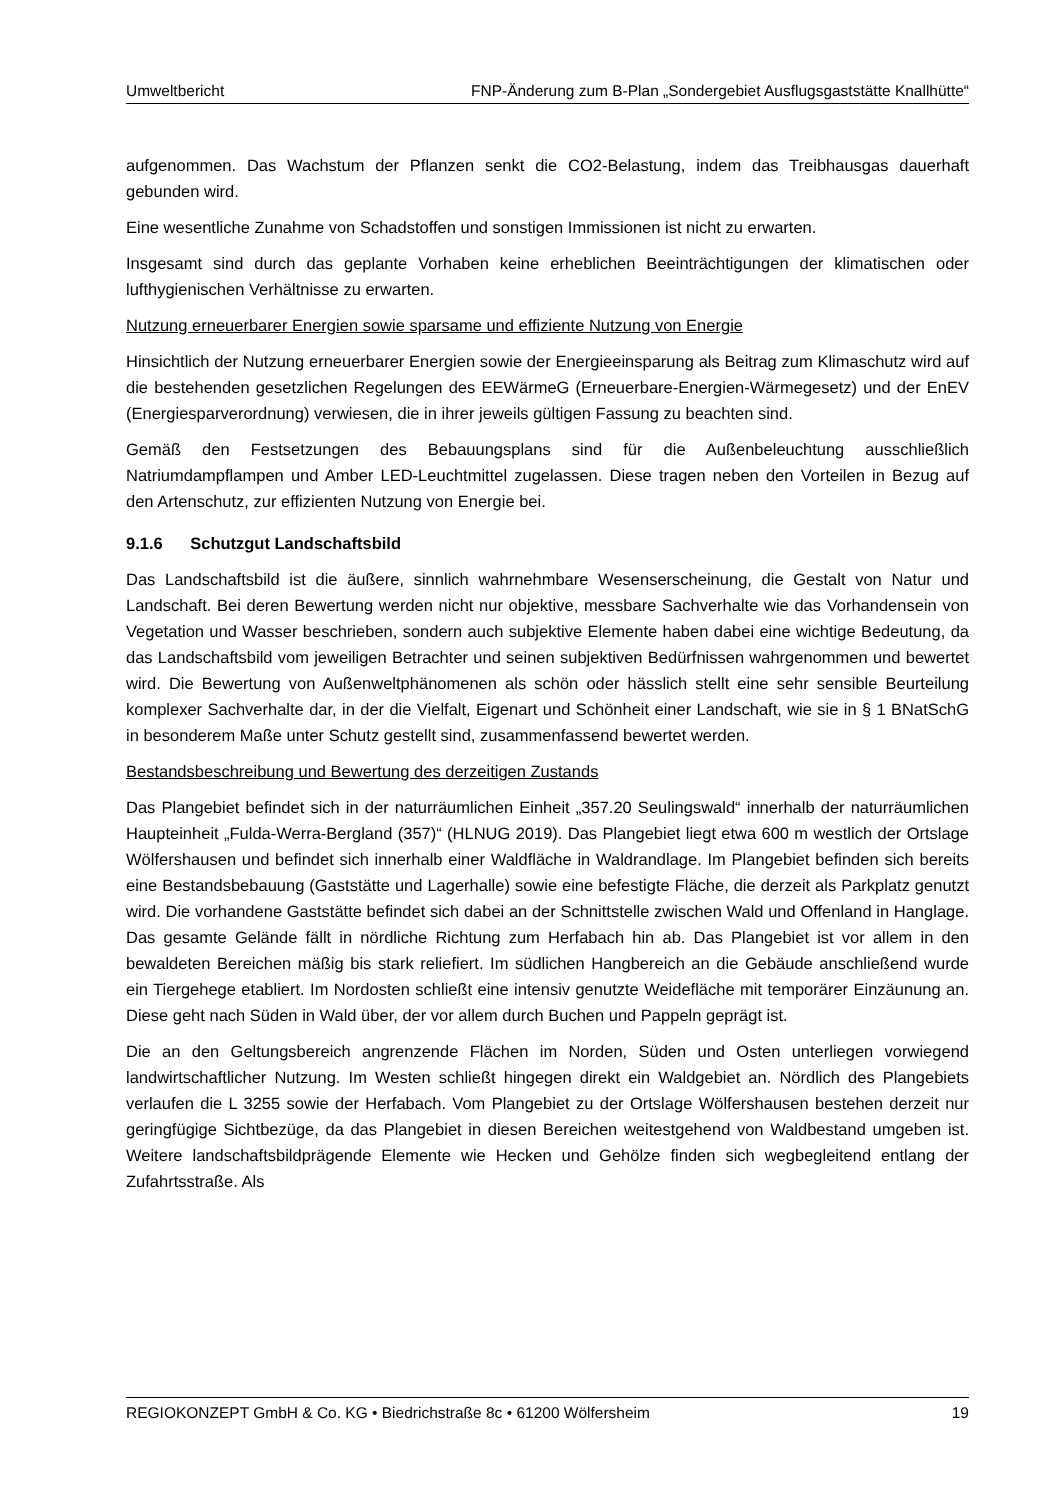Umweltbericht FNP-Änderung zum B-Plan „Sondergebiet Ausflugsgaststätte Knallhütte“
aufgenommen. Das Wachstum der Pflanzen senkt die CO2-Belastung, indem das Treibhausgas dauerhaft gebunden wird.
Eine wesentliche Zunahme von Schadstoffen und sonstigen Immissionen ist nicht zu erwarten.
Insgesamt sind durch das geplante Vorhaben keine erheblichen Beeinträchtigungen der klimatischen oder lufthygienischen Verhältnisse zu erwarten.
Nutzung erneuerbarer Energien sowie sparsame und effiziente Nutzung von Energie
Hinsichtlich der Nutzung erneuerbarer Energien sowie der Energieeinsparung als Beitrag zum Klimaschutz wird auf die bestehenden gesetzlichen Regelungen des EEWärmeG (Erneuerbare-Energien-Wärmegesetz) und der EnEV (Energiesparverordnung) verwiesen, die in ihrer jeweils gültigen Fassung zu beachten sind.
Gemäß den Festsetzungen des Bebauungsplans sind für die Außenbeleuchtung ausschließlich Natriumdampflampen und Amber LED-Leuchtmittel zugelassen. Diese tragen neben den Vorteilen in Bezug auf den Artenschutz, zur effizienten Nutzung von Energie bei.
9.1.6 Schutzgut Landschaftsbild
Das Landschaftsbild ist die äußere, sinnlich wahrnehmbare Wesenserscheinung, die Gestalt von Natur und Landschaft. Bei deren Bewertung werden nicht nur objektive, messbare Sachverhalte wie das Vorhandensein von Vegetation und Wasser beschrieben, sondern auch subjektive Elemente haben dabei eine wichtige Bedeutung, da das Landschaftsbild vom jeweiligen Betrachter und seinen subjektiven Bedürfnissen wahrgenommen und bewertet wird. Die Bewertung von Außenweltphänomenen als schön oder hässlich stellt eine sehr sensible Beurteilung komplexer Sachverhalte dar, in der die Vielfalt, Eigenart und Schönheit einer Landschaft, wie sie in § 1 BNatSchG in besonderem Maße unter Schutz gestellt sind, zusammenfassend bewertet werden.
Bestandsbeschreibung und Bewertung des derzeitigen Zustands
Das Plangebiet befindet sich in der naturräumlichen Einheit „357.20 Seulingswald“ innerhalb der naturräumlichen Haupteinheit „Fulda-Werra-Bergland (357)“ (HLNUG 2019). Das Plangebiet liegt etwa 600 m westlich der Ortslage Wölfershausen und befindet sich innerhalb einer Waldfläche in Waldrandlage. Im Plangebiet befinden sich bereits eine Bestandsbebauung (Gaststätte und Lagerhalle) sowie eine befestigte Fläche, die derzeit als Parkplatz genutzt wird. Die vorhandene Gaststätte befindet sich dabei an der Schnittstelle zwischen Wald und Offenland in Hanglage. Das gesamte Gelände fällt in nördliche Richtung zum Herfabach hin ab. Das Plangebiet ist vor allem in den bewaldeten Bereichen mäßig bis stark reliefiert. Im südlichen Hangbereich an die Gebäude anschließend wurde ein Tiergehege etabliert. Im Nordosten schließt eine intensiv genutzte Weidefläche mit temporärer Einzäunung an. Diese geht nach Süden in Wald über, der vor allem durch Buchen und Pappeln geprägt ist.
Die an den Geltungsbereich angrenzende Flächen im Norden, Süden und Osten unterliegen vorwiegend landwirtschaftlicher Nutzung. Im Westen schließt hingegen direkt ein Waldgebiet an. Nördlich des Plangebiets verlaufen die L 3255 sowie der Herfabach. Vom Plangebiet zu der Ortslage Wölfershausen bestehen derzeit nur geringfügige Sichtbezüge, da das Plangebiet in diesen Bereichen weitestgehend von Waldbestand umgeben ist. Weitere landschaftsbildprägende Elemente wie Hecken und Gehölze finden sich wegbegleitend entlang der Zufahrtsstraße. Als
REGIOKONZEPT GmbH & Co. KG • Biedrichstraße 8c • 61200 Wölfersheim 19